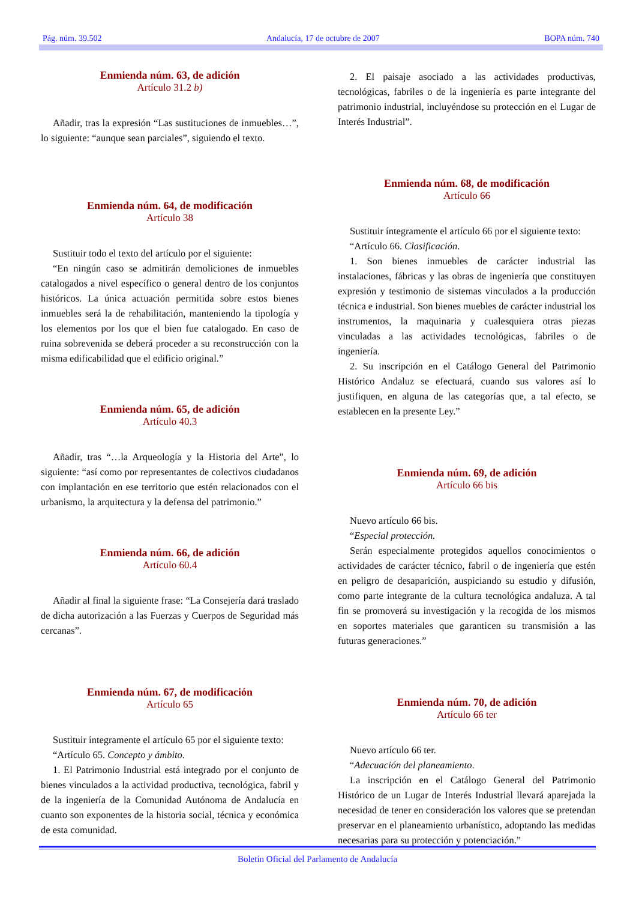Pág. núm. 39.502 Andalucía, 17 de octubre de 2007 BOPA núm. 740
Enmienda núm. 63, de adición
Artículo 31.2 b)
Añadir, tras la expresión “Las sustituciones de inmuebles…”, lo siguiente: “aunque sean parciales”, siguiendo el texto.
Enmienda núm. 64, de modificación
Artículo 38
Sustituir todo el texto del artículo por el siguiente:
“En ningún caso se admitirán demoliciones de inmuebles catalogados a nivel específico o general dentro de los conjuntos históricos. La única actuación permitida sobre estos bienes inmuebles será la de rehabilitación, manteniendo la tipología y los elementos por los que el bien fue catalogado. En caso de ruina sobrevenida se deberá proceder a su reconstrucción con la misma edificabilidad que el edificio original.”
Enmienda núm. 65, de adición
Artículo 40.3
Añadir, tras “…la Arqueología y la Historia del Arte”, lo siguiente: “así como por representantes de colectivos ciudadanos con implantación en ese territorio que estén relacionados con el urbanismo, la arquitectura y la defensa del patrimonio.”
Enmienda núm. 66, de adición
Artículo 60.4
Añadir al final la siguiente frase: “La Consejería dará traslado de dicha autorización a las Fuerzas y Cuerpos de Seguridad más cercanas”.
Enmienda núm. 67, de modificación
Artículo 65
Sustituir íntegramente el artículo 65 por el siguiente texto:
“Artículo 65. Concepto y ámbito.
1. El Patrimonio Industrial está integrado por el conjunto de bienes vinculados a la actividad productiva, tecnológica, fabril y de la ingeniería de la Comunidad Autónoma de Andalucía en cuanto son exponentes de la historia social, técnica y económica de esta comunidad.
2. El paisaje asociado a las actividades productivas, tecnológicas, fabriles o de la ingeniería es parte integrante del patrimonio industrial, incluyéndose su protección en el Lugar de Interés Industrial”.
Enmienda núm. 68, de modificación
Artículo 66
Sustituir íntegramente el artículo 66 por el siguiente texto:
“Artículo 66. Clasificación.
1. Son bienes inmuebles de carácter industrial las instalaciones, fábricas y las obras de ingeniería que constituyen expresión y testimonio de sistemas vinculados a la producción técnica e industrial. Son bienes muebles de carácter industrial los instrumentos, la maquinaria y cualesquiera otras piezas vinculadas a las actividades tecnológicas, fabriles o de ingeniería.
2. Su inscripción en el Catálogo General del Patrimonio Histórico Andaluz se efectuará, cuando sus valores así lo justifiquen, en alguna de las categorías que, a tal efecto, se establecen en la presente Ley.”
Enmienda núm. 69, de adición
Artículo 66 bis
Nuevo artículo 66 bis.
“Especial protección.
Serán especialmente protegidos aquellos conocimientos o actividades de carácter técnico, fabril o de ingeniería que estén en peligro de desaparición, auspiciando su estudio y difusión, como parte integrante de la cultura tecnológica andaluza. A tal fin se promoverá su investigación y la recogida de los mismos en soportes materiales que garanticen su transmisión a las futuras generaciones.”
Enmienda núm. 70, de adición
Artículo 66 ter
Nuevo artículo 66 ter.
“Adecuación del planeamiento.
La inscripción en el Catálogo General del Patrimonio Histórico de un Lugar de Interés Industrial llevará aparejada la necesidad de tener en consideración los valores que se pretendan preservar en el planeamiento urbanístico, adoptando las medidas necesarias para su protección y potenciación.”
Boletín Oficial del Parlamento de Andalucía